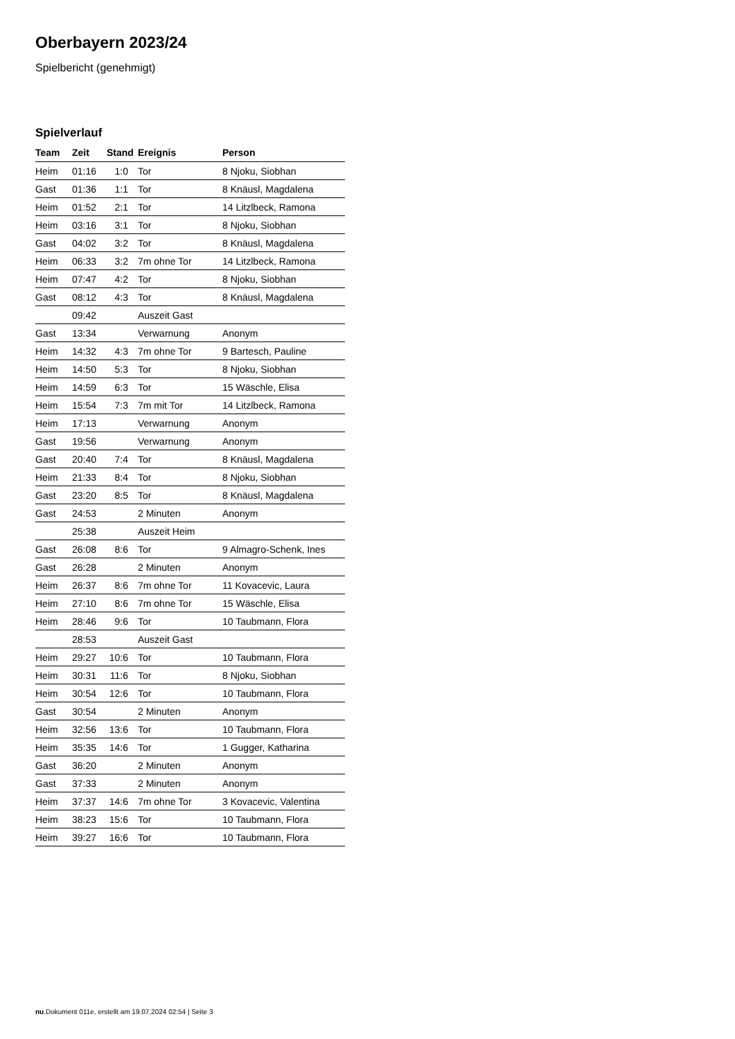Oberbayern 2023/24
Spielbericht (genehmigt)
Spielverlauf
| Team | Zeit | Stand | Ereignis | Person |
| --- | --- | --- | --- | --- |
| Heim | 01:16 | 1:0 | Tor | 8 Njoku, Siobhan |
| Gast | 01:36 | 1:1 | Tor | 8 Knäusl, Magdalena |
| Heim | 01:52 | 2:1 | Tor | 14 Litzlbeck, Ramona |
| Heim | 03:16 | 3:1 | Tor | 8 Njoku, Siobhan |
| Gast | 04:02 | 3:2 | Tor | 8 Knäusl, Magdalena |
| Heim | 06:33 | 3:2 | 7m ohne Tor | 14 Litzlbeck, Ramona |
| Heim | 07:47 | 4:2 | Tor | 8 Njoku, Siobhan |
| Gast | 08:12 | 4:3 | Tor | 8 Knäusl, Magdalena |
| | 09:42 | | Auszeit Gast | |
| Gast | 13:34 | | Verwarnung | Anonym |
| Heim | 14:32 | 4:3 | 7m ohne Tor | 9 Bartesch, Pauline |
| Heim | 14:50 | 5:3 | Tor | 8 Njoku, Siobhan |
| Heim | 14:59 | 6:3 | Tor | 15 Wäschle, Elisa |
| Heim | 15:54 | 7:3 | 7m mit Tor | 14 Litzlbeck, Ramona |
| Heim | 17:13 | | Verwarnung | Anonym |
| Gast | 19:56 | | Verwarnung | Anonym |
| Gast | 20:40 | 7:4 | Tor | 8 Knäusl, Magdalena |
| Heim | 21:33 | 8:4 | Tor | 8 Njoku, Siobhan |
| Gast | 23:20 | 8:5 | Tor | 8 Knäusl, Magdalena |
| Gast | 24:53 | | 2 Minuten | Anonym |
| | 25:38 | | Auszeit Heim | |
| Gast | 26:08 | 8:6 | Tor | 9 Almagro-Schenk, Ines |
| Gast | 26:28 | | 2 Minuten | Anonym |
| Heim | 26:37 | 8:6 | 7m ohne Tor | 11 Kovacevic, Laura |
| Heim | 27:10 | 8:6 | 7m ohne Tor | 15 Wäschle, Elisa |
| Heim | 28:46 | 9:6 | Tor | 10 Taubmann, Flora |
| | 28:53 | | Auszeit Gast | |
| Heim | 29:27 | 10:6 | Tor | 10 Taubmann, Flora |
| Heim | 30:31 | 11:6 | Tor | 8 Njoku, Siobhan |
| Heim | 30:54 | 12:6 | Tor | 10 Taubmann, Flora |
| Gast | 30:54 | | 2 Minuten | Anonym |
| Heim | 32:56 | 13:6 | Tor | 10 Taubmann, Flora |
| Heim | 35:35 | 14:6 | Tor | 1 Gugger, Katharina |
| Gast | 36:20 | | 2 Minuten | Anonym |
| Gast | 37:33 | | 2 Minuten | Anonym |
| Heim | 37:37 | 14:6 | 7m ohne Tor | 3 Kovacevic, Valentina |
| Heim | 38:23 | 15:6 | Tor | 10 Taubmann, Flora |
| Heim | 39:27 | 16:6 | Tor | 10 Taubmann, Flora |
nu.Dokument 011e, erstellt am 19.07.2024 02:54 | Seite 3